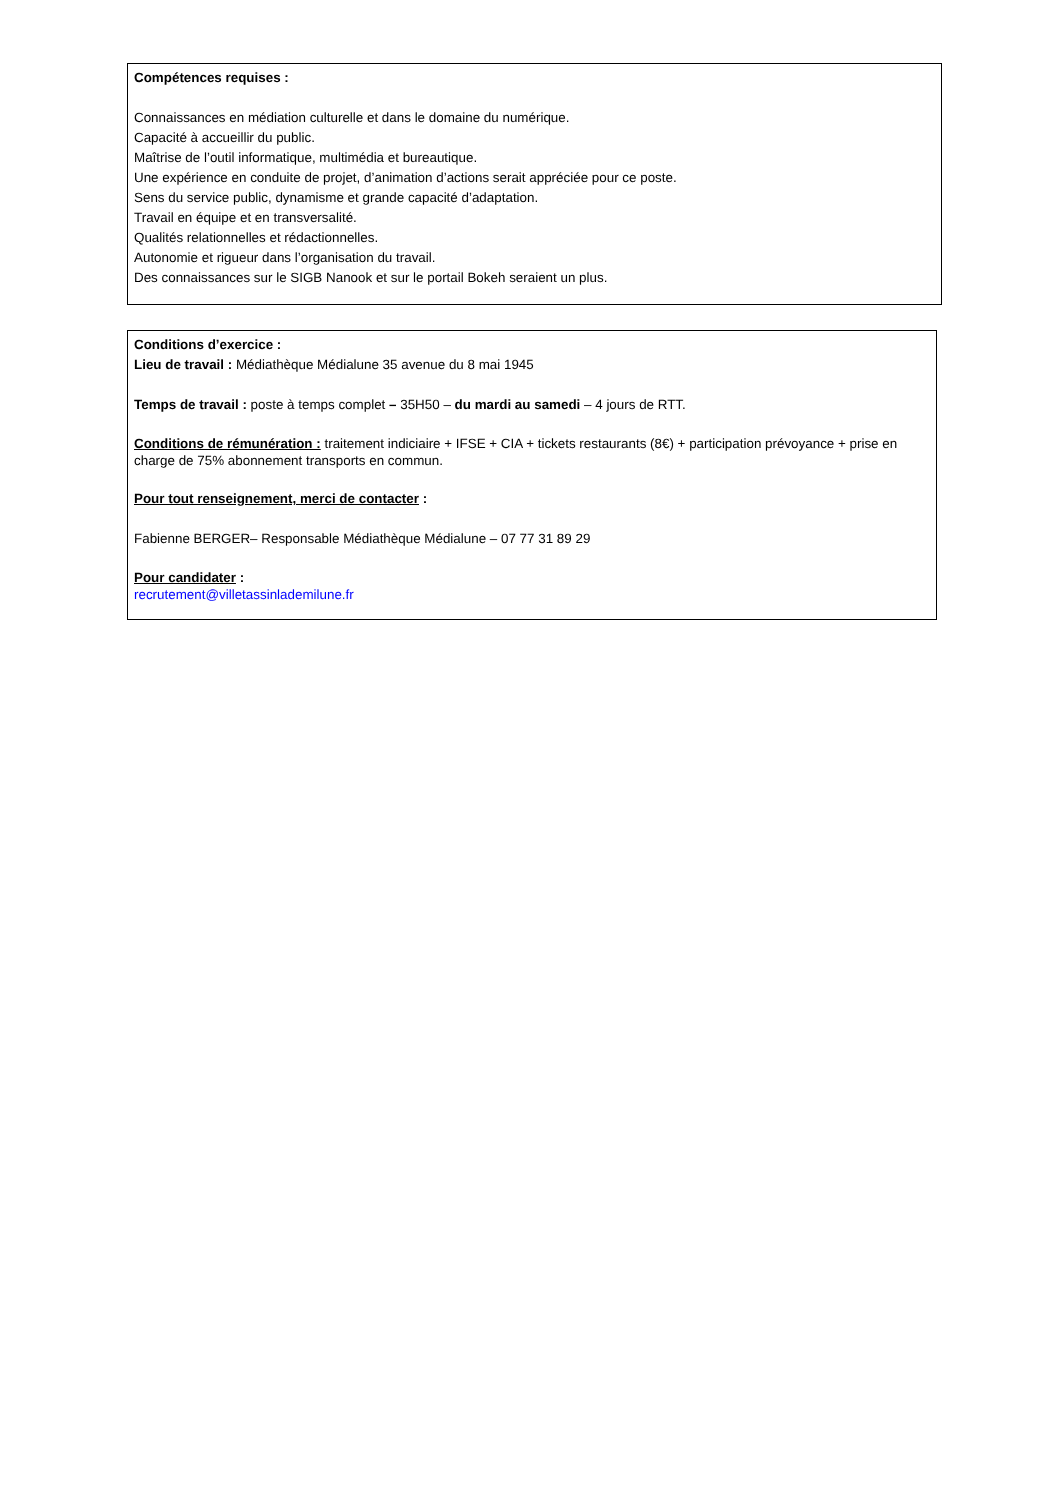Compétences requises :
Connaissances en médiation culturelle et dans le domaine du numérique.
Capacité à accueillir du public.
Maîtrise de l’outil informatique, multimédia et bureautique.
Une expérience en conduite de projet, d’animation d’actions serait appréciée pour ce poste.
Sens du service public, dynamisme et grande capacité d’adaptation.
Travail en équipe et en transversalité.
Qualités relationnelles et rédactionnelles.
Autonomie et rigueur dans l’organisation du travail.
Des connaissances sur le SIGB Nanook et sur le portail Bokeh seraient un plus.
Conditions d’exercice :
Lieu de travail : Médiathèque Médialune 35 avenue du 8 mai 1945
Temps de travail : poste à temps complet – 35H50 – du mardi au samedi – 4 jours de RTT.
Conditions de rémunération : traitement indiciaire + IFSE + CIA + tickets restaurants (8€) + participation prévoyance + prise en charge de 75% abonnement transports en commun.
Pour tout renseignement, merci de contacter :
Fabienne BERGER– Responsable Médiathèque Médialune – 07 77 31 89 29
Pour candidater :
recrutement@villetassinlademilune.fr